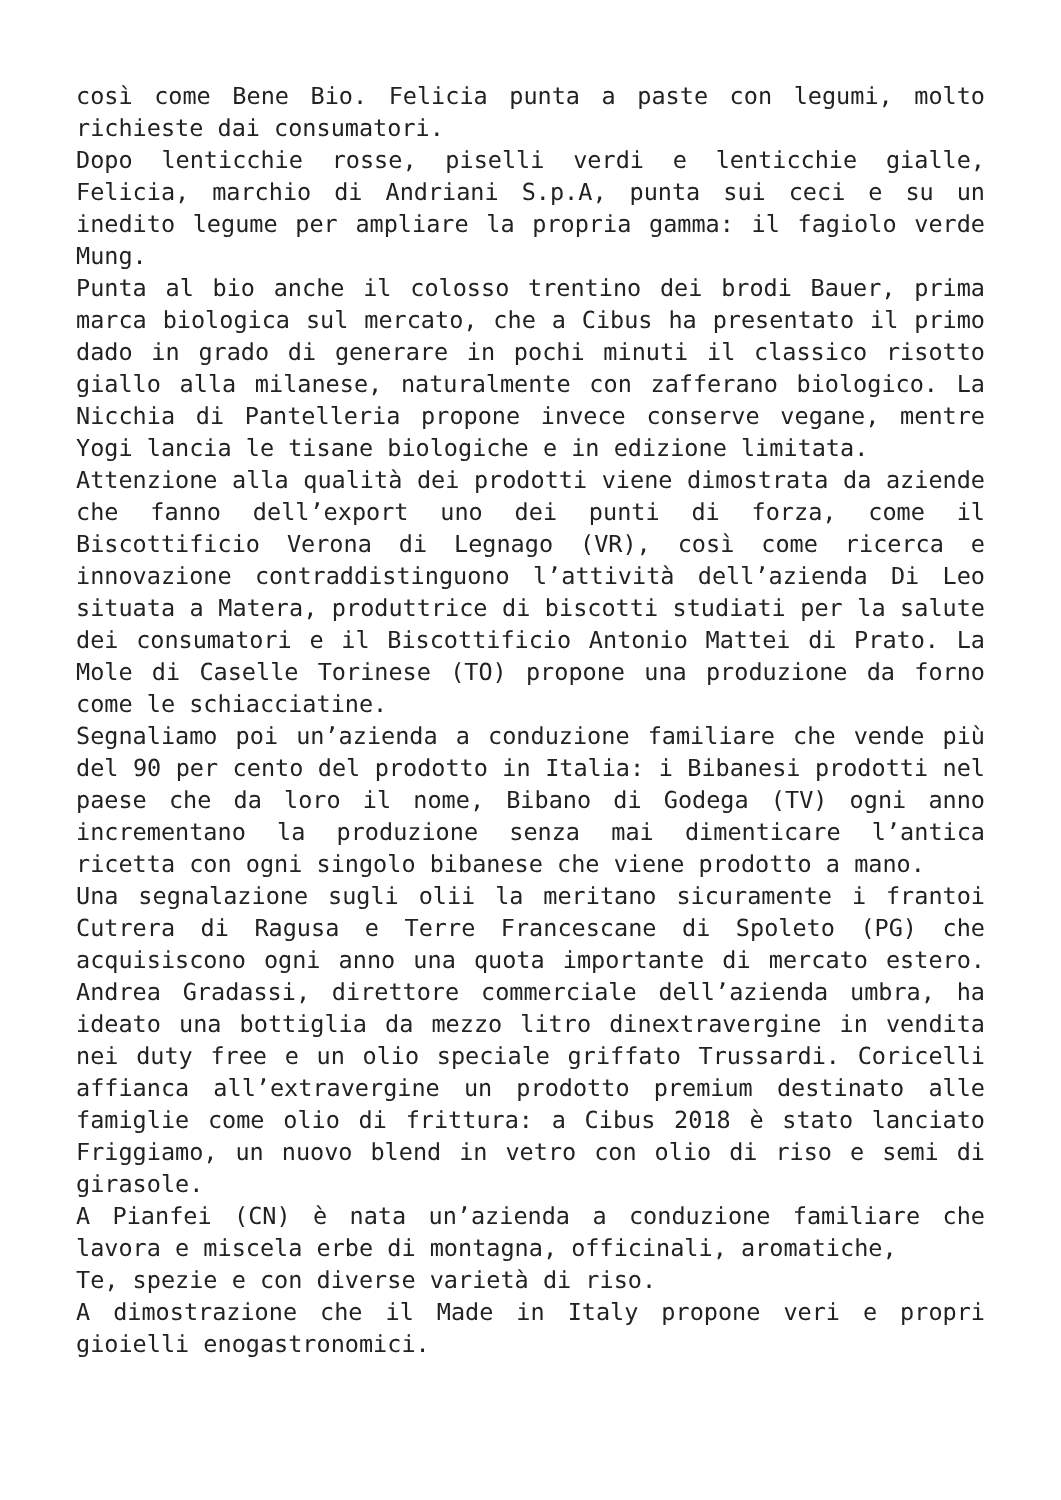così come Bene Bio. Felicia punta a paste con legumi, molto richieste dai consumatori.
Dopo lenticchie rosse, piselli verdi e lenticchie gialle, Felicia, marchio di Andriani S.p.A, punta sui ceci e su un inedito legume per ampliare la propria gamma: il fagiolo verde Mung.
Punta al bio anche il colosso trentino dei brodi Bauer, prima marca biologica sul mercato, che a Cibus ha presentato il primo dado in grado di generare in pochi minuti il classico risotto giallo alla milanese, naturalmente con zafferano biologico. La Nicchia di Pantelleria propone invece conserve vegane, mentre Yogi lancia le tisane biologiche e in edizione limitata.
Attenzione alla qualità dei prodotti viene dimostrata da aziende che fanno dell’export uno dei punti di forza, come il Biscottificio Verona di Legnago (VR), così come ricerca e innovazione contraddistinguono l’attività dell’azienda Di Leo situata a Matera, produttrice di biscotti studiati per la salute dei consumatori e il Biscottificio Antonio Mattei di Prato. La Mole di Caselle Torinese (TO) propone una produzione da forno come le schiacciatine.
Segnaliamo poi un’azienda a conduzione familiare che vende più del 90 per cento del prodotto in Italia: i Bibanesi prodotti nel paese che da loro il nome, Bibano di Godega (TV) ogni anno incrementano la produzione senza mai dimenticare l’antica ricetta con ogni singolo bibanese che viene prodotto a mano.
Una segnalazione sugli olii la meritano sicuramente i frantoi Cutrera di Ragusa e Terre Francescane di Spoleto (PG) che acquisiscono ogni anno una quota importante di mercato estero. Andrea Gradassi, direttore commerciale dell’azienda umbra, ha ideato una bottiglia da mezzo litro dinextravergine in vendita nei duty free e un olio speciale griffato Trussardi. Coricelli affianca all’extravergine un prodotto premium destinato alle famiglie come olio di frittura: a Cibus 2018 è stato lanciato Friggiamo, un nuovo blend in vetro con olio di riso e semi di girasole.
A Pianfei (CN) è nata un’azienda a conduzione familiare che lavora e miscela erbe di montagna, officinali, aromatiche,
Te, spezie e con diverse varietà di riso.
A dimostrazione che il Made in Italy propone veri e propri gioielli enogastronomici.